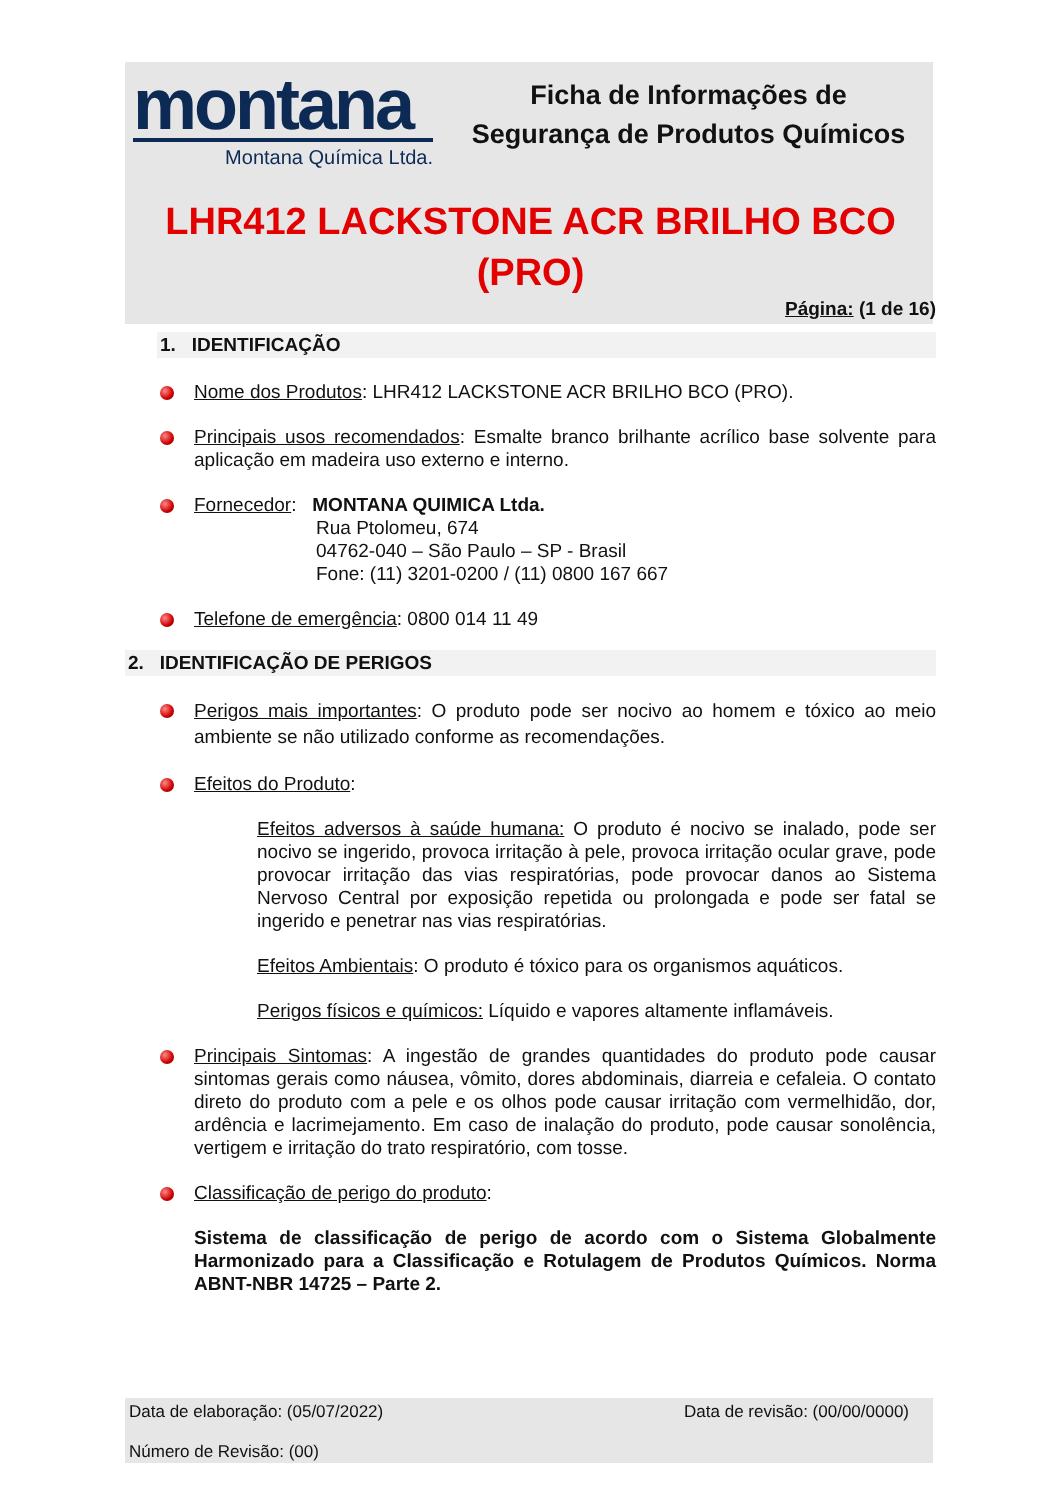montana
Montana Química Ltda.
Ficha de Informações de
Segurança de Produtos Químicos
LHR412 LACKSTONE ACR BRILHO BCO
(PRO)
Página: (1 de 16)
1. IDENTIFICAÇÃO
Nome dos Produtos: LHR412 LACKSTONE ACR BRILHO BCO (PRO).
Principais usos recomendados: Esmalte branco brilhante acrílico base solvente para aplicação em madeira uso externo e interno.
Fornecedor: MONTANA QUIMICA Ltda.
Rua Ptolomeu, 674
04762-040 – São Paulo – SP - Brasil
Fone: (11) 3201-0200 / (11) 0800 167 667
Telefone de emergência: 0800 014 11 49
2. IDENTIFICAÇÃO DE PERIGOS
Perigos mais importantes: O produto pode ser nocivo ao homem e tóxico ao meio ambiente se não utilizado conforme as recomendações.
Efeitos do Produto:
Efeitos adversos à saúde humana: O produto é nocivo se inalado, pode ser nocivo se ingerido, provoca irritação à pele, provoca irritação ocular grave, pode provocar irritação das vias respiratórias, pode provocar danos ao Sistema Nervoso Central por exposição repetida ou prolongada e pode ser fatal se ingerido e penetrar nas vias respiratórias.
Efeitos Ambientais: O produto é tóxico para os organismos aquáticos.
Perigos físicos e químicos: Líquido e vapores altamente inflamáveis.
Principais Sintomas: A ingestão de grandes quantidades do produto pode causar sintomas gerais como náusea, vômito, dores abdominais, diarreia e cefaleia. O contato direto do produto com a pele e os olhos pode causar irritação com vermelhidão, dor, ardência e lacrimejamento. Em caso de inalação do produto, pode causar sonolência, vertigem e irritação do trato respiratório, com tosse.
Classificação de perigo do produto:
Sistema de classificação de perigo de acordo com o Sistema Globalmente Harmonizado para a Classificação e Rotulagem de Produtos Químicos. Norma ABNT-NBR 14725 – Parte 2.
Data de elaboração: (05/07/2022) Data de revisão: (00/00/0000)
Número de Revisão: (00)